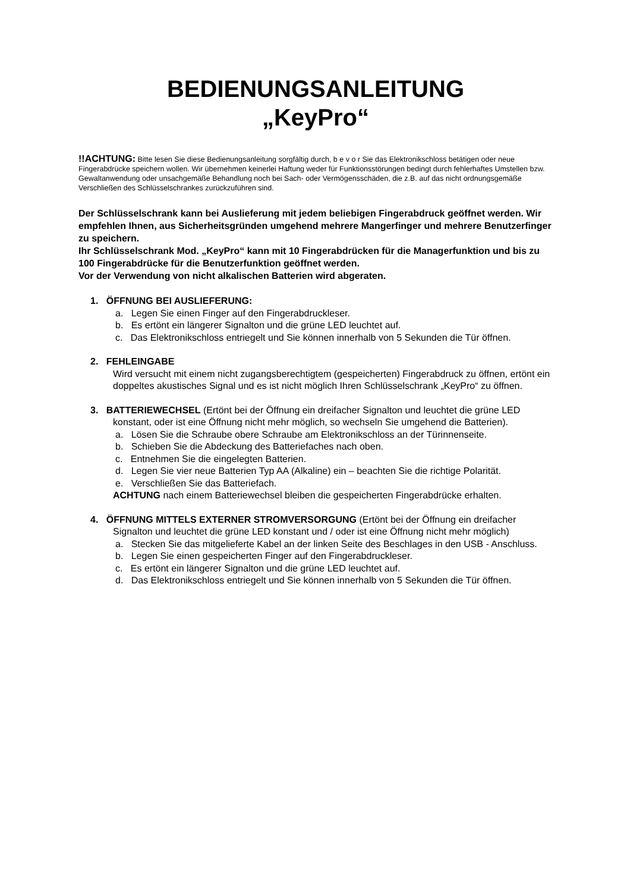BEDIENUNGSANLEITUNG
„KeyPro“
!!ACHTUNG: Bitte lesen Sie diese Bedienungsanleitung sorgfältig durch, b e v o r Sie das Elektronikschloss betätigen oder neue Fingerabdrücke speichern wollen. Wir übernehmen keinerlei Haftung weder für Funktionsstörungen bedingt durch fehlerhaftes Umstellen bzw. Gewaltanwendung oder unsachgemäße Behandlung noch bei Sach- oder Vermögensschäden, die z.B. auf das nicht ordnungsgemäße Verschließen des Schlüsselschrankes zurückzuführen sind.
Der Schlüsselschrank kann bei Auslieferung mit jedem beliebigen Fingerabdruck geöffnet werden. Wir empfehlen Ihnen, aus Sicherheitsgründen umgehend mehrere Mangerfinger und mehrere Benutzerfinger zu speichern.
Ihr Schlüsselschrank Mod. „KeyPro“ kann mit 10 Fingerabdrücken für die Managerfunktion und bis zu 100 Fingerabdrücke für die Benutzerfunktion geöffnet werden.
Vor der Verwendung von nicht alkalischen Batterien wird abgeraten.
1. ÖFFNUNG BEI AUSLIEFERUNG:
a. Legen Sie einen Finger auf den Fingerabdruckleser.
b. Es ertönt ein längerer Signalton und die grüne LED leuchtet auf.
c. Das Elektronikschloss entriegelt und Sie können innerhalb von 5 Sekunden die Tür öffnen.
2. FEHLEINGABE
Wird versucht mit einem nicht zugangsberechtigtem (gespeicherten) Fingerabdruck zu öffnen, ertönt ein doppeltes akustisches Signal und es ist nicht möglich Ihren Schlüsselschrank „KeyPro“ zu öffnen.
3. BATTERIEWECHSEL (Ertönt bei der Öffnung ein dreifacher Signalton und leuchtet die grüne LED konstant, oder ist eine Öffnung nicht mehr möglich, so wechseln Sie umgehend die Batterien).
a. Lösen Sie die Schraube obere Schraube am Elektronikschloss an der Türinnenseite.
b. Schieben Sie die Abdeckung des Batteriefaches nach oben.
c. Entnehmen Sie die eingelegten Batterien.
d. Legen Sie vier neue Batterien Typ AA (Alkaline) ein – beachten Sie die richtige Polarität.
e. Verschließen Sie das Batteriefach.
ACHTUNG nach einem Batteriewechsel bleiben die gespeicherten Fingerabdrücke erhalten.
4. ÖFFNUNG MITTELS EXTERNER STROMVERSORGUNG (Ertönt bei der Öffnung ein dreifacher Signalton und leuchtet die grüne LED konstant und / oder ist eine Öffnung nicht mehr möglich)
a. Stecken Sie das mitgelieferte Kabel an der linken Seite des Beschlages in den USB - Anschluss.
b. Legen Sie einen gespeicherten Finger auf den Fingerabdruckleser.
c. Es ertönt ein längerer Signalton und die grüne LED leuchtet auf.
d. Das Elektronikschloss entriegelt und Sie können innerhalb von 5 Sekunden die Tür öffnen.